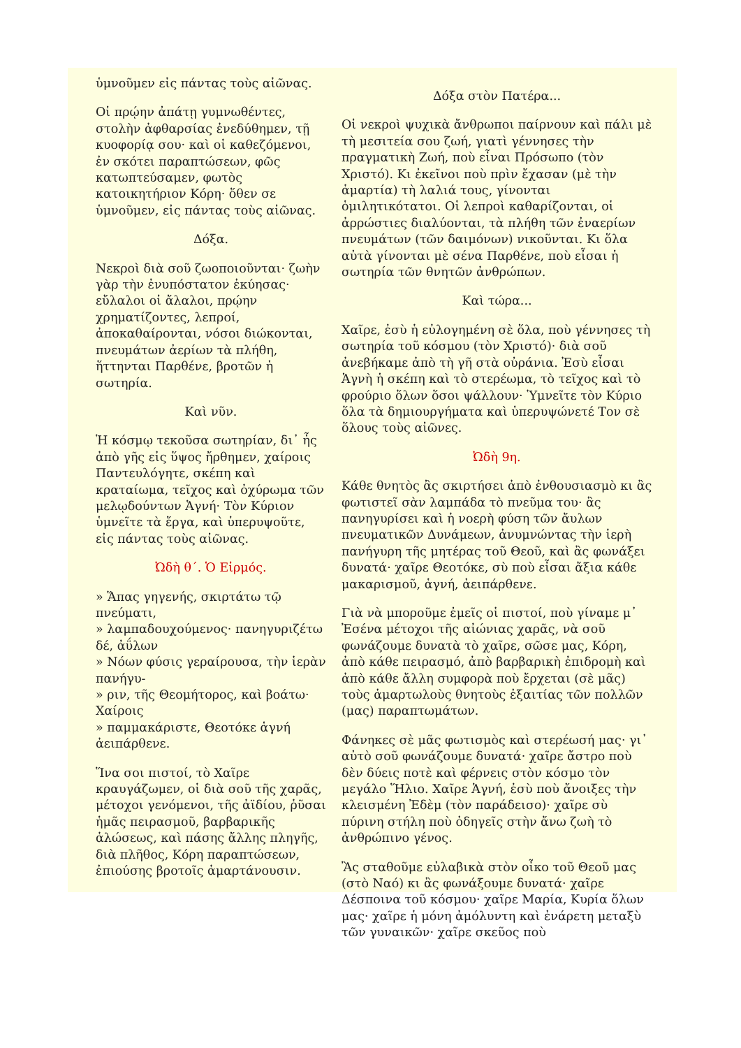ὑμνοῦμεν εἰς πάντας τοὺς αἰῶνας.
Οἱ πρῴην ἀπάτῃ γυμνωθέντες, στολὴν ἀφθαρσίας ἐνεδύθημεν, τῇ κυοφορίᾳ σου· καὶ οἱ καθεζόμενοι, ἐν σκότει παραπτώσεων, φῶς κατωπτεύσαμεν, φωτὸς κατοικητήριον Κόρη· ὅθεν σε ὑμνοῦμεν, εἰς πάντας τοὺς αἰῶνας.
Δόξα.
Νεκροὶ διὰ σοῦ ζωοποιοῦνται· ζωὴν γὰρ τὴν ἐνυπόστατον ἐκύησας· εὔλαλοι οἱ ἄλαλοι, πρῴην χρηματίζοντες, λεπροί, ἀποκαθαίρονται, νόσοι διώκονται, πνευμάτων ἀερίων τὰ πλήθη, ἥττηνται Παρθένε, βροτῶν ἡ σωτηρία.
Καὶ νῦν.
Ἡ κόσμῳ τεκοῦσα σωτηρίαν, δι᾽ ἧς ἀπὸ γῆς εἰς ὕψος ἤρθημεν, χαίροις Παντευλόγητε, σκέπη καὶ κραταίωμα, τεῖχος καὶ ὀχύρωμα τῶν μελῳδούντων Ἁγνή· Τὸν Κύριον ὑμνεῖτε τὰ ἔργα, καὶ ὑπερυψοῦτε, εἰς πάντας τοὺς αἰῶνας.
Ὠδὴ θ΄. Ὁ Εἱρμός.
» Ἅπας γηγενής, σκιρτάτω τῷ πνεύματι,
» λαμπαδουχούμενος· πανηγυριζέτω δέ, ἀΰλων
» Νόων φύσις γεραίρουσα, τὴν ἱερὰν πανήγυ-
» ριν, τῆς Θεομήτορος, καὶ βοάτω· Χαίροις
» παμμακάριστε, Θεοτόκε ἁγνή ἀειπάρθενε.
Ἵνα σοι πιστοί, τὸ Χαῖρε κραυγάζωμεν, οἱ διὰ σοῦ τῆς χαρᾶς, μέτοχοι γενόμενοι, τῆς ἀϊδίου, ῥῦσαι ἡμᾶς πειρασμοῦ, βαρβαρικῆς ἁλώσεως, καὶ πάσης ἄλλης πληγῆς, διὰ πλῆθος, Κόρη παραπτώσεων, ἐπιούσης βροτοῖς ἁμαρτάνουσιν.
Δόξα στὸν Πατέρα...
Οἱ νεκροὶ ψυχικὰ ἄνθρωποι παίρνουν καὶ πάλι μὲ τὴ μεσιτεία σου ζωή, γιατὶ γέννησες τὴν πραγματικὴ Ζωή, ποὺ εἶναι Πρόσωπο (τὸν Χριστό). Κι ἐκεῖνοι ποὺ πρὶν ἔχασαν (μὲ τὴν ἁμαρτία) τὴ λαλιά τους, γίνονται ὁμιλητικότατοι. Οἱ λεπροὶ καθαρίζονται, οἱ ἀρρώστιες διαλύονται, τὰ πλήθη τῶν ἐναερίων πνευμάτων (τῶν δαιμόνων) νικοῦνται. Κι ὅλα αὐτὰ γίνονται μὲ σένα Παρθένε, ποὺ εἶσαι ἡ σωτηρία τῶν θνητῶν ἀνθρώπων.
Καὶ τώρα...
Χαῖρε, ἐσὺ ἡ εὐλογημένη σὲ ὅλα, ποὺ γέννησες τὴ σωτηρία τοῦ κόσμου (τὸν Χριστό)· διὰ σοῦ ἀνεβήκαμε ἀπὸ τὴ γῆ στὰ οὐράνια. Ἐσὺ εἶσαι Ἁγνὴ ἡ σκέπη καὶ τὸ στερέωμα, τὸ τεῖχος καὶ τὸ φρούριο ὅλων ὅσοι ψάλλουν· Ὑμνεῖτε τὸν Κύριο ὅλα τὰ δημιουργήματα καὶ ὑπερυψώνετέ Τον σὲ ὅλους τοὺς αἰῶνες.
Ὠδὴ 9η.
Κάθε θνητὸς ἂς σκιρτήσει ἀπὸ ἐνθουσιασμὸ κι ἂς φωτιστεῖ σὰν λαμπάδα τὸ πνεῦμα του· ἂς πανηγυρίσει καὶ ἡ νοερὴ φύση τῶν ἄυλων πνευματικῶν Δυνάμεων, ἀνυμνώντας τὴν ἱερὴ πανήγυρη τῆς μητέρας τοῦ Θεοῦ, καὶ ἂς φωνάξει δυνατά· χαῖρε Θεοτόκε, σὺ ποὺ εἶσαι ἄξια κάθε μακαρισμοῦ, ἁγνή, ἀειπάρθενε.
Γιὰ νὰ μποροῦμε ἐμεῖς οἱ πιστοί, ποὺ γίναμε μ᾽ Ἐσένα μέτοχοι τῆς αἰώνιας χαρᾶς, νὰ σοῦ φωνάζουμε δυνατὰ τὸ χαῖρε, σῶσε μας, Κόρη, ἀπὸ κάθε πειρασμό, ἀπὸ βαρβαρικὴ ἐπιδρομὴ καὶ ἀπὸ κάθε ἄλλη συμφορὰ ποὺ ἔρχεται (σὲ μᾶς) τοὺς ἁμαρτωλοὺς θνητοὺς ἐξαιτίας τῶν πολλῶν (μας) παραπτωμάτων.
Φάνηκες σὲ μᾶς φωτισμὸς καὶ στερέωσή μας· γι᾽ αὐτὸ σοῦ φωνάζουμε δυνατά· χαῖρε ἄστρο ποὺ δὲν δύεις ποτὲ καὶ φέρνεις στὸν κόσμο τὸν μεγάλο Ἥλιο. Χαῖρε Ἁγνή, ἐσὺ ποὺ ἄνοιξες τὴν κλεισμένη Ἐδὲμ (τὸν παράδεισο)· χαῖρε σὺ πύρινη στήλη ποὺ ὁδηγεῖς στὴν ἄνω ζωὴ τὸ ἀνθρώπινο γένος.
Ἂς σταθοῦμε εὐλαβικὰ στὸν οἶκο τοῦ Θεοῦ μας (στὸ Ναό) κι ἂς φωνάξουμε δυνατά· χαῖρε Δέσποινα τοῦ κόσμου· χαῖρε Μαρία, Κυρία ὅλων μας· χαῖρε ἡ μόνη ἀμόλυντη καὶ ἐνάρετη μεταξὺ τῶν γυναικῶν· χαῖρε σκεῦος ποὺ